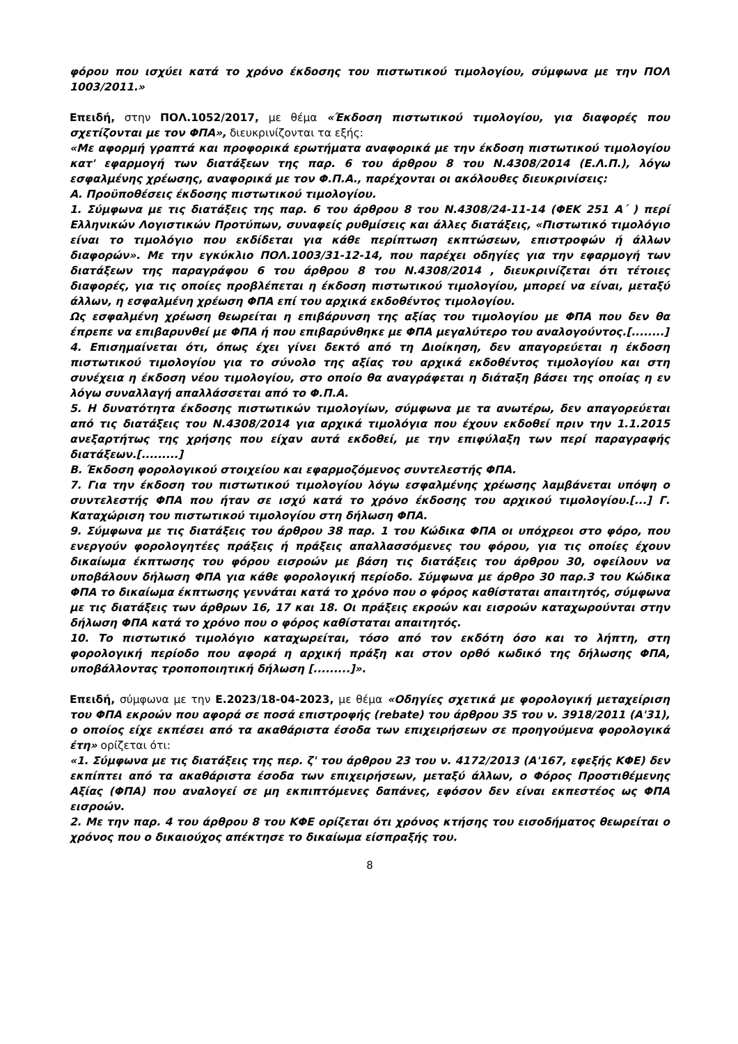φόρου που ισχύει κατά το χρόνο έκδοσης του πιστωτικού τιμολογίου, σύμφωνα με την ΠΟΛ 1003/2011.»
Επειδή, στην ΠΟΛ.1052/2017, με θέμα «Έκδοση πιστωτικού τιμολογίου, για διαφορές που σχετίζονται με τον ΦΠΑ», διευκρινίζονται τα εξής:
«Με αφορμή γραπτά και προφορικά ερωτήματα αναφορικά με την έκδοση πιστωτικού τιμολογίου κατ' εφαρμογή των διατάξεων της παρ. 6 του άρθρου 8 του Ν.4308/2014 (Ε.Λ.Π.), λόγω εσφαλμένης χρέωσης, αναφορικά με τον Φ.Π.Α., παρέχονται οι ακόλουθες διευκρινίσεις:
Α. Προϋποθέσεις έκδοσης πιστωτικού τιμολογίου.
1. Σύμφωνα με τις διατάξεις της παρ. 6 του άρθρου 8 του Ν.4308/24-11-14 (ΦΕΚ 251 Α΄ ) περί Ελληνικών Λογιστικών Προτύπων, συναφείς ρυθμίσεις και άλλες διατάξεις, «Πιστωτικό τιμολόγιο είναι το τιμολόγιο που εκδίδεται για κάθε περίπτωση εκπτώσεων, επιστροφών ή άλλων διαφορών». Με την εγκύκλιο ΠΟΛ.1003/31-12-14, που παρέχει οδηγίες για την εφαρμογή των διατάξεων της παραγράφου 6 του άρθρου 8 του Ν.4308/2014 , διευκρινίζεται ότι τέτοιες διαφορές, για τις οποίες προβλέπεται η έκδοση πιστωτικού τιμολογίου, μπορεί να είναι, μεταξύ άλλων, η εσφαλμένη χρέωση ΦΠΑ επί του αρχικά εκδοθέντος τιμολογίου.
Ως εσφαλμένη χρέωση θεωρείται η επιβάρυνση της αξίας του τιμολογίου με ΦΠΑ που δεν θα έπρεπε να επιβαρυνθεί με ΦΠΑ ή που επιβαρύνθηκε με ΦΠΑ μεγαλύτερο του αναλογούντος.[........]
4. Επισημαίνεται ότι, όπως έχει γίνει δεκτό από τη Διοίκηση, δεν απαγορεύεται η έκδοση πιστωτικού τιμολογίου για το σύνολο της αξίας του αρχικά εκδοθέντος τιμολογίου και στη συνέχεια η έκδοση νέου τιμολογίου, στο οποίο θα αναγράφεται η διάταξη βάσει της οποίας η εν λόγω συναλλαγή απαλλάσσεται από το Φ.Π.Α.
5. Η δυνατότητα έκδοσης πιστωτικών τιμολογίων, σύμφωνα με τα ανωτέρω, δεν απαγορεύεται από τις διατάξεις του Ν.4308/2014 για αρχικά τιμολόγια που έχουν εκδοθεί πριν την 1.1.2015 ανεξαρτήτως της χρήσης που είχαν αυτά εκδοθεί, με την επιφύλαξη των περί παραγραφής διατάξεων.[.........]
Β. Έκδοση φορολογικού στοιχείου και εφαρμοζόμενος συντελεστής ΦΠΑ.
7. Για την έκδοση του πιστωτικού τιμολογίου λόγω εσφαλμένης χρέωσης λαμβάνεται υπόψη ο συντελεστής ΦΠΑ που ήταν σε ισχύ κατά το χρόνο έκδοσης του αρχικού τιμολογίου.[...] Γ. Καταχώριση του πιστωτικού τιμολογίου στη δήλωση ΦΠΑ.
9. Σύμφωνα με τις διατάξεις του άρθρου 38 παρ. 1 του Κώδικα ΦΠΑ οι υπόχρεοι στο φόρο, που ενεργούν φορολογητέες πράξεις ή πράξεις απαλλασσόμενες του φόρου, για τις οποίες έχουν δικαίωμα έκπτωσης του φόρου εισροών με βάση τις διατάξεις του άρθρου 30, οφείλουν να υποβάλουν δήλωση ΦΠΑ για κάθε φορολογική περίοδο. Σύμφωνα με άρθρο 30 παρ.3 του Κώδικα ΦΠΑ το δικαίωμα έκπτωσης γεννάται κατά το χρόνο που ο φόρος καθίσταται απαιτητός, σύμφωνα με τις διατάξεις των άρθρων 16, 17 και 18. Οι πράξεις εκροών και εισροών καταχωρούνται στην δήλωση ΦΠΑ κατά το χρόνο που ο φόρος καθίσταται απαιτητός.
10. Το πιστωτικό τιμολόγιο καταχωρείται, τόσο από τον εκδότη όσο και το λήπτη, στη φορολογική περίοδο που αφορά η αρχική πράξη και στον ορθό κωδικό της δήλωσης ΦΠΑ, υποβάλλοντας τροποποιητική δήλωση [.........]».
Επειδή, σύμφωνα με την Ε.2023/18-04-2023, με θέμα «Οδηγίες σχετικά με φορολογική μεταχείριση του ΦΠΑ εκροών που αφορά σε ποσά επιστροφής (rebate) του άρθρου 35 του ν. 3918/2011 (Α'31), ο οποίος είχε εκπέσει από τα ακαθάριστα έσοδα των επιχειρήσεων σε προηγούμενα φορολογικά έτη» ορίζεται ότι:
«1. Σύμφωνα με τις διατάξεις της περ. ζ' του άρθρου 23 του ν. 4172/2013 (Α'167, εφεξής ΚΦΕ) δεν εκπίπτει από τα ακαθάριστα έσοδα των επιχειρήσεων, μεταξύ άλλων, ο Φόρος Προστιθέμενης Αξίας (ΦΠΑ) που αναλογεί σε μη εκπιπτόμενες δαπάνες, εφόσον δεν είναι εκπεστέος ως ΦΠΑ εισροών.
2. Με την παρ. 4 του άρθρου 8 του ΚΦΕ ορίζεται ότι χρόνος κτήσης του εισοδήματος θεωρείται ο χρόνος που ο δικαιούχος απέκτησε το δικαίωμα είσπραξής του.
8